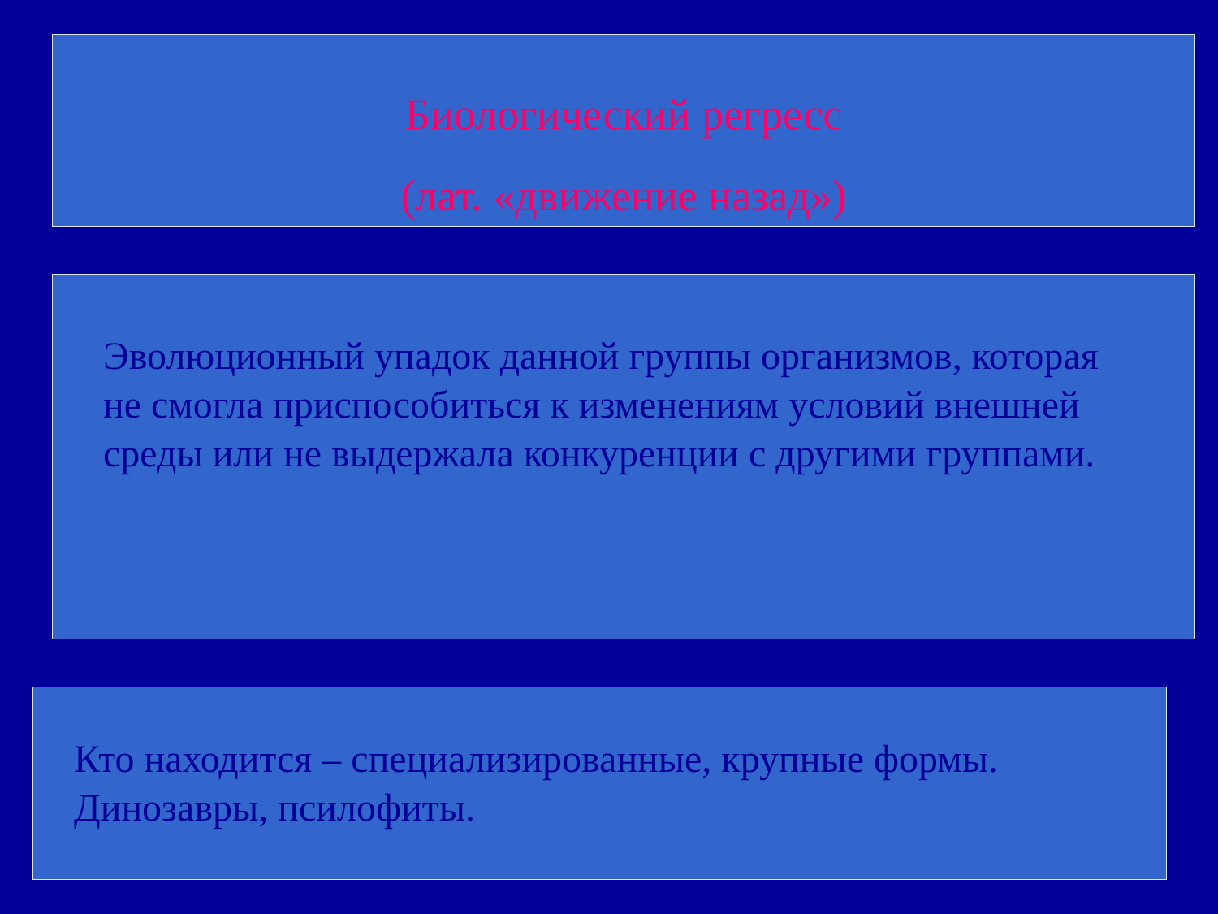Биологический регресс
(лат. «движение назад»)
Эволюционный упадок данной группы организмов, которая не смогла приспособиться к изменениям условий внешней среды или не выдержала конкуренции с другими группами.
Кто находится – специализированные, крупные формы. Динозавры, псилофиты.